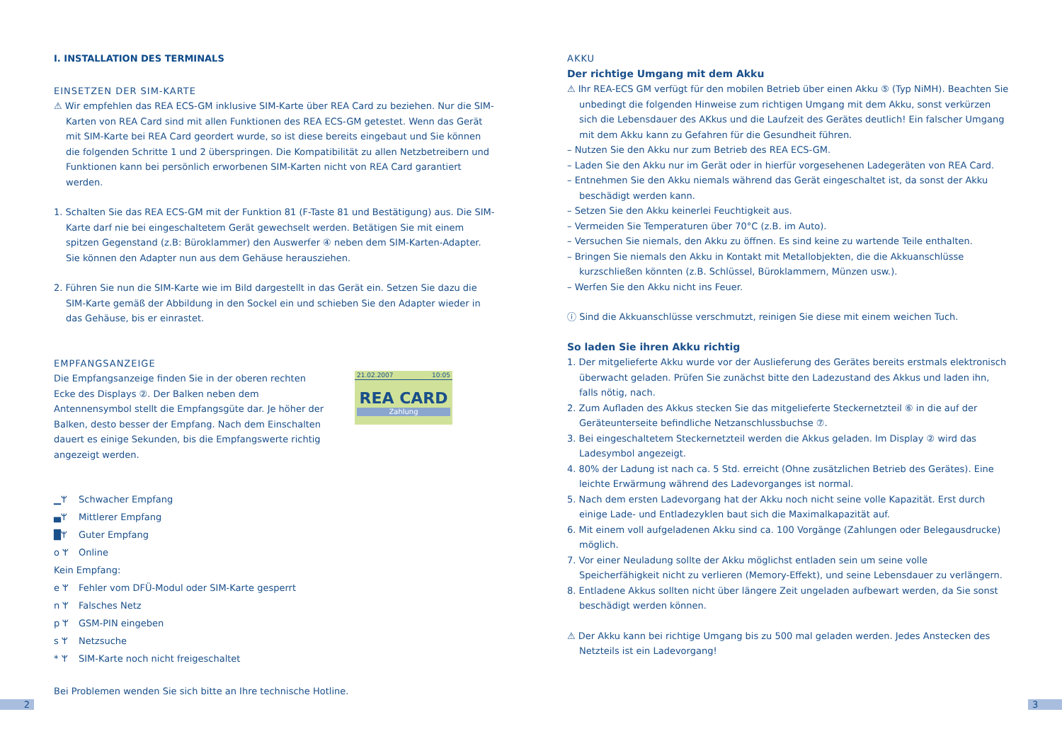I. INSTALLATION DES TERMINALS
EINSETZEN DER SIM-KARTE
⚠ Wir empfehlen das REA ECS-GM inklusive SIM-Karte über REA Card zu beziehen. Nur die SIM-Karten von REA Card sind mit allen Funktionen des REA ECS-GM getestet. Wenn das Gerät mit SIM-Karte bei REA Card geordert wurde, so ist diese bereits eingebaut und Sie können die folgenden Schritte 1 und 2 überspringen. Die Kompatibilität zu allen Netzbetreibern und Funktionen kann bei persönlich erworbenen SIM-Karten nicht von REA Card garantiert werden.
1. Schalten Sie das REA ECS-GM mit der Funktion 81 (F-Taste 81 und Bestätigung) aus. Die SIM-Karte darf nie bei eingeschaltetem Gerät gewechselt werden. Betätigen Sie mit einem spitzen Gegenstand (z.B: Büroklammer) den Auswerfer ④ neben dem SIM-Karten-Adapter. Sie können den Adapter nun aus dem Gehäuse herausziehen.
2. Führen Sie nun die SIM-Karte wie im Bild dargestellt in das Gerät ein. Setzen Sie dazu die SIM-Karte gemäß der Abbildung in den Sockel ein und schieben Sie den Adapter wieder in das Gehäuse, bis er einrastet.
EMPFANGSANZEIGE
Die Empfangsanzeige finden Sie in der oberen rechten Ecke des Displays ②. Der Balken neben dem Antennensymbol stellt die Empfangsgüte dar. Je höher der Balken, desto besser der Empfang. Nach dem Einschalten dauert es einige Sekunden, bis die Empfangswerte richtig angezeigt werden.
21.02.2007 10:05
REA CARD
Zahlung
▁ᛘ Schwacher Empfang
▄ᛘ Mittlerer Empfang
█ᛘ Guter Empfang
o ᛘ Online
Kein Empfang:
e ᛘ Fehler vom DFÜ-Modul oder SIM-Karte gesperrt
n ᛘ Falsches Netz
p ᛘ GSM-PIN eingeben
s ᛘ Netzsuche
* ᛘ SIM-Karte noch nicht freigeschaltet
Bei Problemen wenden Sie sich bitte an Ihre technische Hotline.
AKKU
Der richtige Umgang mit dem Akku
⚠ Ihr REA-ECS GM verfügt für den mobilen Betrieb über einen Akku ⑤ (Typ NiMH). Beachten Sie unbedingt die folgenden Hinweise zum richtigen Umgang mit dem Akku, sonst verkürzen sich die Lebensdauer des AKkus und die Laufzeit des Gerätes deutlich! Ein falscher Umgang mit dem Akku kann zu Gefahren für die Gesundheit führen.
– Nutzen Sie den Akku nur zum Betrieb des REA ECS-GM.
– Laden Sie den Akku nur im Gerät oder in hierfür vorgesehenen Ladegeräten von REA Card.
– Entnehmen Sie den Akku niemals während das Gerät eingeschaltet ist, da sonst der Akku beschädigt werden kann.
– Setzen Sie den Akku keinerlei Feuchtigkeit aus.
– Vermeiden Sie Temperaturen über 70°C (z.B. im Auto).
– Versuchen Sie niemals, den Akku zu öffnen. Es sind keine zu wartende Teile enthalten.
– Bringen Sie niemals den Akku in Kontakt mit Metallobjekten, die die Akkuanschlüsse kurzschließen könnten (z.B. Schlüssel, Büroklammern, Münzen usw.).
– Werfen Sie den Akku nicht ins Feuer.
ⓘ Sind die Akkuanschlüsse verschmutzt, reinigen Sie diese mit einem weichen Tuch.
So laden Sie ihren Akku richtig
1. Der mitgelieferte Akku wurde vor der Auslieferung des Gerätes bereits erstmals elektronisch überwacht geladen. Prüfen Sie zunächst bitte den Ladezustand des Akkus und laden ihn, falls nötig, nach.
2. Zum Aufladen des Akkus stecken Sie das mitgelieferte Steckernetzteil ⑥ in die auf der Geräteunterseite befindliche Netzanschlussbuchse ⑦.
3. Bei eingeschaltetem Steckernetzteil werden die Akkus geladen. Im Display ② wird das Ladesymbol angezeigt.
4. 80% der Ladung ist nach ca. 5 Std. erreicht (Ohne zusätzlichen Betrieb des Gerätes). Eine leichte Erwärmung während des Ladevorganges ist normal.
5. Nach dem ersten Ladevorgang hat der Akku noch nicht seine volle Kapazität. Erst durch einige Lade- und Entladezyklen baut sich die Maximalkapazität auf.
6. Mit einem voll aufgeladenen Akku sind ca. 100 Vorgänge (Zahlungen oder Belegausdrucke) möglich.
7. Vor einer Neuladung sollte der Akku möglichst entladen sein um seine volle Speicherfähigkeit nicht zu verlieren (Memory-Effekt), und seine Lebensdauer zu verlängern.
8. Entladene Akkus sollten nicht über längere Zeit ungeladen aufbewart werden, da Sie sonst beschädigt werden können.
⚠ Der Akku kann bei richtige Umgang bis zu 500 mal geladen werden. Jedes Anstecken des Netzteils ist ein Ladevorgang!
2 3